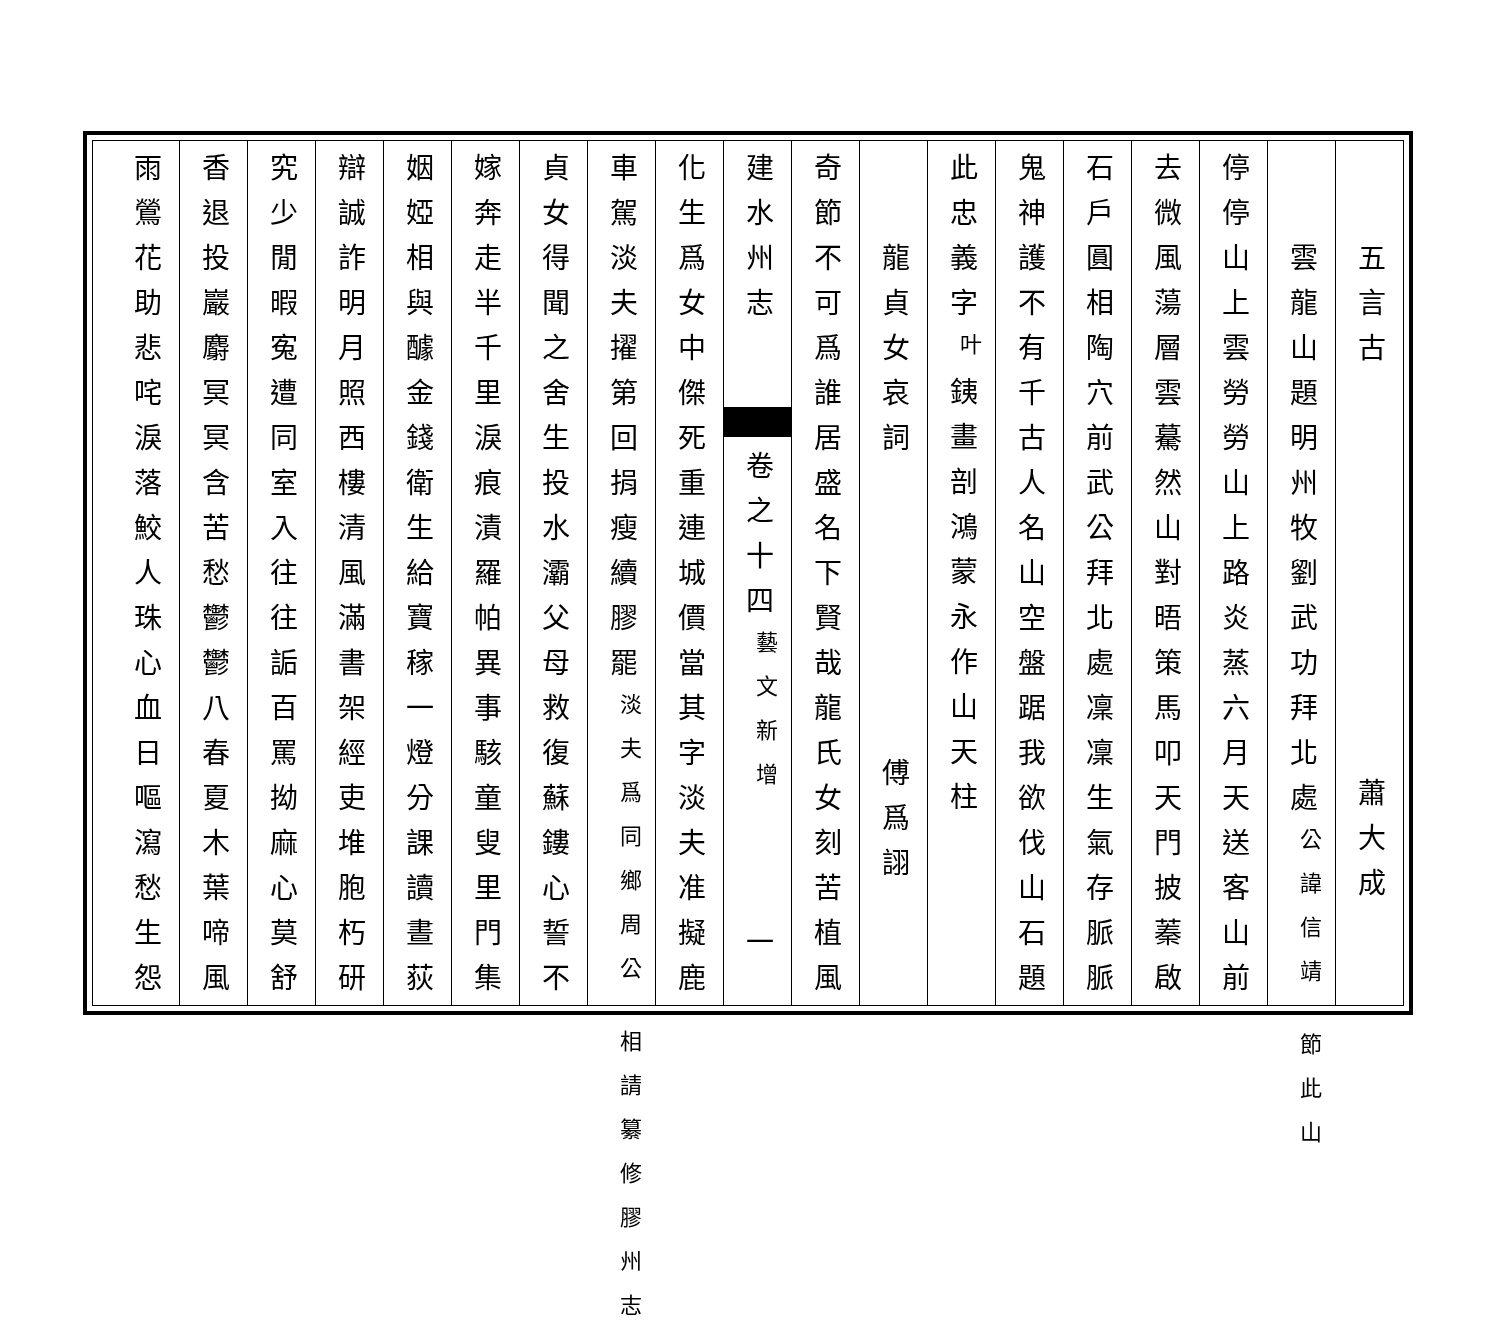五言古 蕭大成
雲龍山題明州牧劉武功拜北處公諱信靖 節此山
停停山上雲勞勞山上路炎蒸六月天送客山前
去微風蕩層雲驀然山對晤策馬叩天門披蓁啟
石戸圓相陶穴前武公拜北處凜凜生氣存脈脈
鬼神護不有千古人名山空盤踞我欲伐山石題
此忠義字叶銕畫剖鴻蒙永作山天柱
龍貞女哀詞 傅爲詡
奇節不可爲誰居盛名下賢哉龍氏女刻苦植風
建水州志 卷之十四藝文新增 一
化生爲女中傑死重連城價當其字淡夫准擬鹿
車駕淡夫擢第回捐瘦續膠罷淡夫爲同鄉周公 相請纂修膠州志
貞女得聞之舍生投水灞父母救復蘇鏤心誓不
嫁奔走半千里淚痕漬羅帕異事駭童叟里門集
姻婭相與醵金錢衛生給寶稼一燈分課讀晝荻
辯誠詐明月照西樓清風滿書架經吏堆胞朽研
究少閒暇寃遭同室入往往詬百罵拗麻心莫舒
香退投巖麝冥冥含苦愁鬱鬱八春夏木葉啼風
雨鶯花助悲咤淚落鮫人珠心血日嘔瀉愁生怨